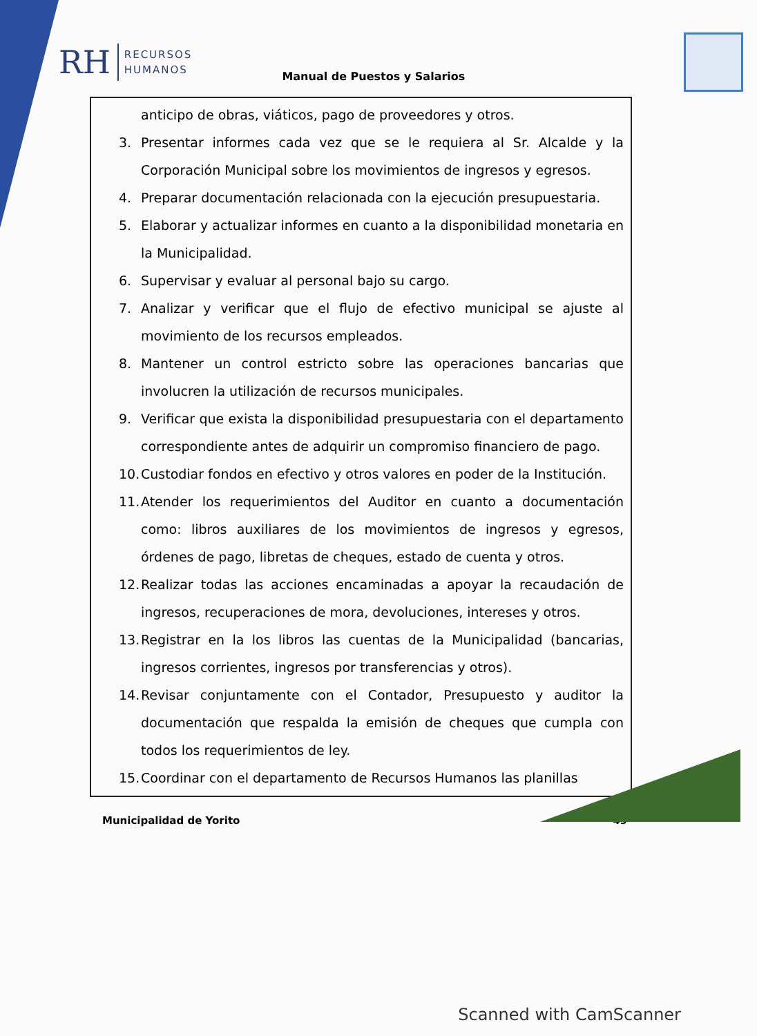RH RECURSOS
HUMANOS Manual de Puestos y Salarios
anticipo de obras, viáticos, pago de proveedores y otros.
3. Presentar informes cada vez que se le requiera al Sr. Alcalde y la Corporación Municipal sobre los movimientos de ingresos y egresos.
4. Preparar documentación relacionada con la ejecución presupuestaria.
5. Elaborar y actualizar informes en cuanto a la disponibilidad monetaria en la Municipalidad.
6. Supervisar y evaluar al personal bajo su cargo.
7. Analizar y verificar que el flujo de efectivo municipal se ajuste al movimiento de los recursos empleados.
8. Mantener un control estricto sobre las operaciones bancarias que involucren la utilización de recursos municipales.
9. Verificar que exista la disponibilidad presupuestaria con el departamento correspondiente antes de adquirir un compromiso financiero de pago.
10. Custodiar fondos en efectivo y otros valores en poder de la Institución.
11. Atender los requerimientos del Auditor en cuanto a documentación como: libros auxiliares de los movimientos de ingresos y egresos, órdenes de pago, libretas de cheques, estado de cuenta y otros.
12. Realizar todas las acciones encaminadas a apoyar la recaudación de ingresos, recuperaciones de mora, devoluciones, intereses y otros.
13. Registrar en la los libros las cuentas de la Municipalidad (bancarias, ingresos corrientes, ingresos por transferencias y otros).
14. Revisar conjuntamente con el Contador, Presupuesto y auditor la documentación que respalda la emisión de cheques que cumpla con todos los requerimientos de ley.
15. Coordinar con el departamento de Recursos Humanos las planillas
Municipalidad de Yorito 49
Scanned with CamScanner